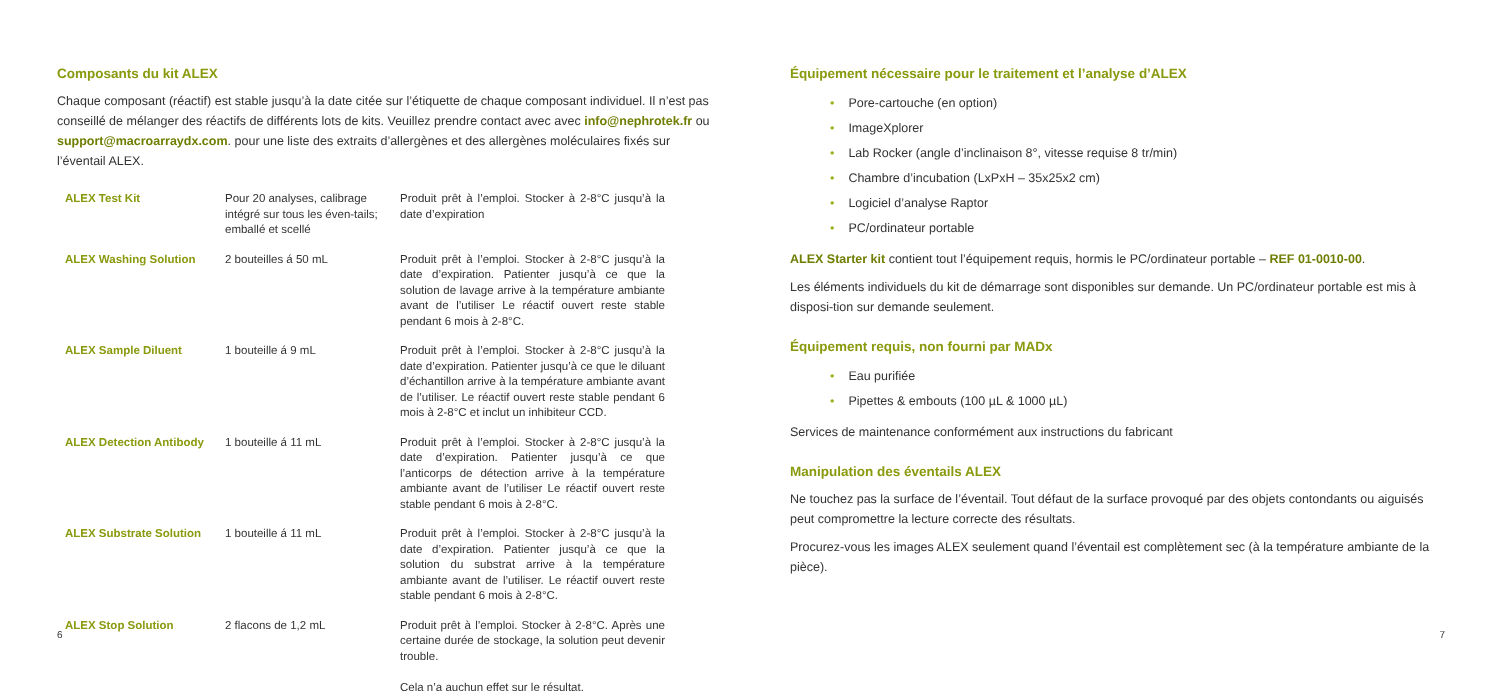Composants du kit ALEX
Chaque composant (réactif) est stable jusqu’à la date citée sur l’étiquette de chaque composant individuel. Il n’est pas conseillé de mélanger des réactifs de différents lots de kits. Veuillez prendre contact avec avec info@nephrotek.fr ou support@macroarraydx.com. pour une liste des extraits d’allergènes et des allergènes moléculaires fixés sur l’éventail ALEX.
| ALEX Test Kit | Pour 20 analyses, calibrage intégré sur tous les éven-tails; emballé et scellé | Produit prêt à l’emploi. Stocker à 2-8°C jusqu’à la date d’expiration |
| ALEX Washing Solution | 2 bouteilles á 50 mL | Produit prêt à l’emploi. Stocker à 2-8°C jusqu’à la date d’expiration. Patienter jusqu’à ce que la solution de lavage arrive à la température ambiante avant de l’utiliser Le réactif ouvert reste stable pendant 6 mois à 2-8°C. |
| ALEX Sample Diluent | 1 bouteille á 9 mL | Produit prêt à l’emploi. Stocker à 2-8°C jusqu’à la date d’expiration. Patienter jusqu’à ce que le diluant d’échantillon arrive à la température ambiante avant de l’utiliser. Le réactif ouvert reste stable pendant 6 mois à 2-8°C et inclut un inhibiteur CCD. |
| ALEX Detection Antibody | 1 bouteille á 11 mL | Produit prêt à l’emploi. Stocker à 2-8°C jusqu’à la date d’expiration. Patienter jusqu’à ce que l’anticorps de détection arrive à la température ambiante avant de l’utiliser Le réactif ouvert reste stable pendant 6 mois à 2-8°C. |
| ALEX Substrate Solution | 1 bouteille á 11 mL | Produit prêt à l’emploi. Stocker à 2-8°C jusqu’à la date d’expiration. Patienter jusqu’à ce que la solution du substrat arrive à la température ambiante avant de l’utiliser. Le réactif ouvert reste stable pendant 6 mois à 2-8°C. |
| ALEX Stop Solution | 2 flacons de 1,2 mL | Produit prêt à l’emploi. Stocker à 2-8°C. Après une certaine durée de stockage, la solution peut devenir trouble. Cela n’a auchun effet sur le résultat. |
6
Équipement nécessaire pour le traitement et l’analyse d’ALEX
• Pore-cartouche (en option)
• ImageXplorer
• Lab Rocker (angle d’inclinaison 8°, vitesse requise 8 tr/min)
• Chambre d’incubation (LxPxH – 35x25x2 cm)
• Logiciel d’analyse Raptor
• PC/ordinateur portable
ALEX Starter kit contient tout l’équipement requis, hormis le PC/ordinateur portable – REF 01-0010-00.
Les éléments individuels du kit de démarrage sont disponibles sur demande. Un PC/ordinateur portable est mis à disposi-tion sur demande seulement.
Équipement requis, non fourni par MADx
• Eau purifiée
• Pipettes & embouts (100 µL & 1000 µL)
Services de maintenance conformément aux instructions du fabricant
Manipulation des éventails ALEX
Ne touchez pas la surface de l’éventail. Tout défaut de la surface provoqué par des objets contondants ou aiguisés peut compromettre la lecture correcte des résultats.
Procurez-vous les images ALEX seulement quand l’éventail est complètement sec (à la température ambiante de la pièce).
7